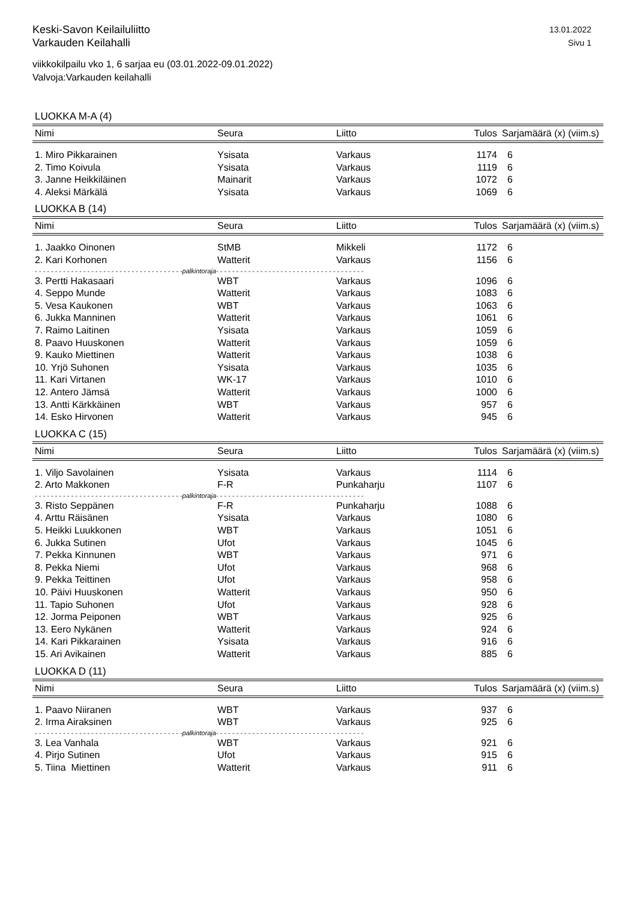Keski-Savon Keilailuliitto
Varkauden Keilahalli
13.01.2022
Sivu 1
viikkokilpailu vko 1, 6 sarjaa eu (03.01.2022-09.01.2022)
Valvoja:Varkauden keilahalli
LUOKKA M-A (4)
| Nimi | Seura | Liitto | Tulos | Sarjamäärä (x) (viim.s) |
| --- | --- | --- | --- | --- |
| 1. Miro Pikkarainen | Ysisata | Varkaus | 1174 | 6 |
| 2. Timo Koivula | Ysisata | Varkaus | 1119 | 6 |
| 3. Janne Heikkiläinen | Mainarit | Varkaus | 1072 | 6 |
| 4. Aleksi Märkälä | Ysisata | Varkaus | 1069 | 6 |
LUOKKA B (14)
| Nimi | Seura | Liitto | Tulos | Sarjamäärä (x) (viim.s) |
| --- | --- | --- | --- | --- |
| 1. Jaakko Oinonen | StMB | Mikkeli | 1172 | 6 |
| 2. Kari Korhonen | Watterit | Varkaus | 1156 | 6 |
| - - - - - - - - - - - - - - - - - - - - - - - - - - - - - - - - - - - - -palkintoraja- - - - - - - - - - - - - - - - - - - - - - - - - - - - - - - - - - - - - | | | | |
| 3. Pertti Hakasaari | WBT | Varkaus | 1096 | 6 |
| 4. Seppo Munde | Watterit | Varkaus | 1083 | 6 |
| 5. Vesa Kaukonen | WBT | Varkaus | 1063 | 6 |
| 6. Jukka Manninen | Watterit | Varkaus | 1061 | 6 |
| 7. Raimo Laitinen | Ysisata | Varkaus | 1059 | 6 |
| 8. Paavo Huuskonen | Watterit | Varkaus | 1059 | 6 |
| 9. Kauko Miettinen | Watterit | Varkaus | 1038 | 6 |
| 10. Yrjö Suhonen | Ysisata | Varkaus | 1035 | 6 |
| 11. Kari Virtanen | WK-17 | Varkaus | 1010 | 6 |
| 12. Antero Jämsä | Watterit | Varkaus | 1000 | 6 |
| 13. Antti Kärkkäinen | WBT | Varkaus | 957 | 6 |
| 14. Esko Hirvonen | Watterit | Varkaus | 945 | 6 |
LUOKKA C (15)
| Nimi | Seura | Liitto | Tulos | Sarjamäärä (x) (viim.s) |
| --- | --- | --- | --- | --- |
| 1. Viljo Savolainen | Ysisata | Varkaus | 1114 | 6 |
| 2. Arto Makkonen | F-R | Punkaharju | 1107 | 6 |
| - - - - - - - - - - - - - - - - - - - - - - - - - - - - - - - - - - - - -palkintoraja- - - - - - - - - - - - - - - - - - - - - - - - - - - - - - - - - - - - - | | | | |
| 3. Risto Seppänen | F-R | Punkaharju | 1088 | 6 |
| 4. Arttu Räisänen | Ysisata | Varkaus | 1080 | 6 |
| 5. Heikki Luukkonen | WBT | Varkaus | 1051 | 6 |
| 6. Jukka Sutinen | Ufot | Varkaus | 1045 | 6 |
| 7. Pekka Kinnunen | WBT | Varkaus | 971 | 6 |
| 8. Pekka Niemi | Ufot | Varkaus | 968 | 6 |
| 9. Pekka Teittinen | Ufot | Varkaus | 958 | 6 |
| 10. Päivi Huuskonen | Watterit | Varkaus | 950 | 6 |
| 11. Tapio Suhonen | Ufot | Varkaus | 928 | 6 |
| 12. Jorma Peiponen | WBT | Varkaus | 925 | 6 |
| 13. Eero Nykänen | Watterit | Varkaus | 924 | 6 |
| 14. Kari Pikkarainen | Ysisata | Varkaus | 916 | 6 |
| 15. Ari Avikainen | Watterit | Varkaus | 885 | 6 |
LUOKKA D (11)
| Nimi | Seura | Liitto | Tulos | Sarjamäärä (x) (viim.s) |
| --- | --- | --- | --- | --- |
| 1. Paavo Niiranen | WBT | Varkaus | 937 | 6 |
| 2. Irma Airaksinen | WBT | Varkaus | 925 | 6 |
| - - - - - - - - - - - - - - - - - - - - - - - - - - - - - - - - - - - - -palkintoraja- - - - - - - - - - - - - - - - - - - - - - - - - - - - - - - - - - - - - | | | | |
| 3. Lea Vanhala | WBT | Varkaus | 921 | 6 |
| 4. Pirjo Sutinen | Ufot | Varkaus | 915 | 6 |
| 5. Tiina Miettinen | Watterit | Varkaus | 911 | 6 |